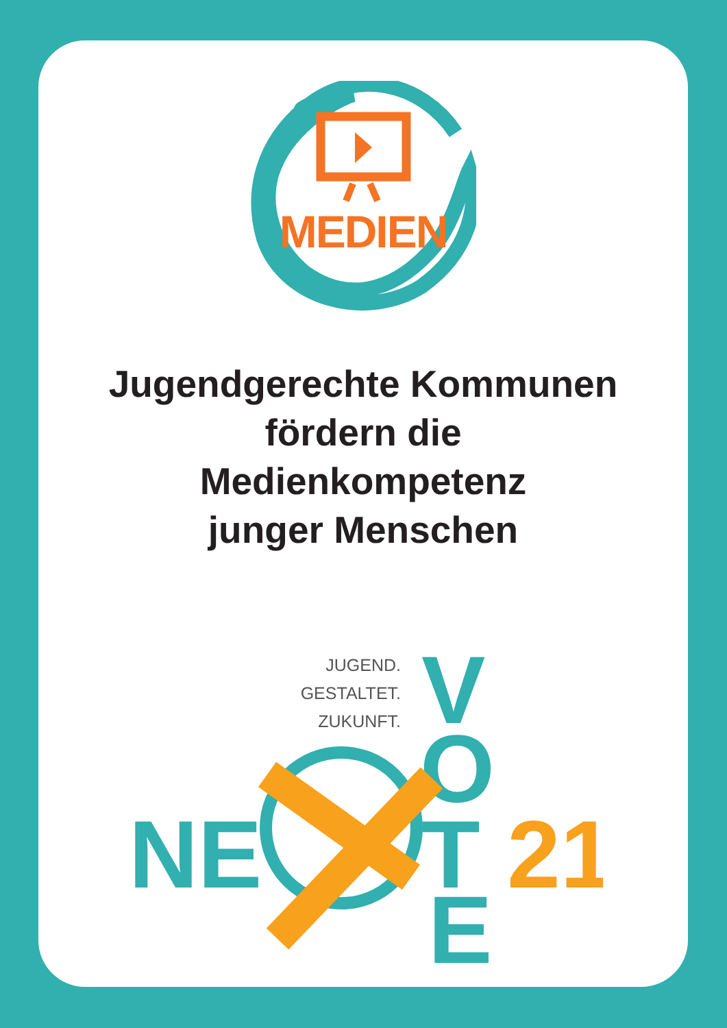MEDIEN
Jugendgerechte Kommunen
fördern die
Medienkompetenz
junger Menschen
JUGEND.
GESTALTET.
ZUKUNFT.
V
O
NE
T
21
E